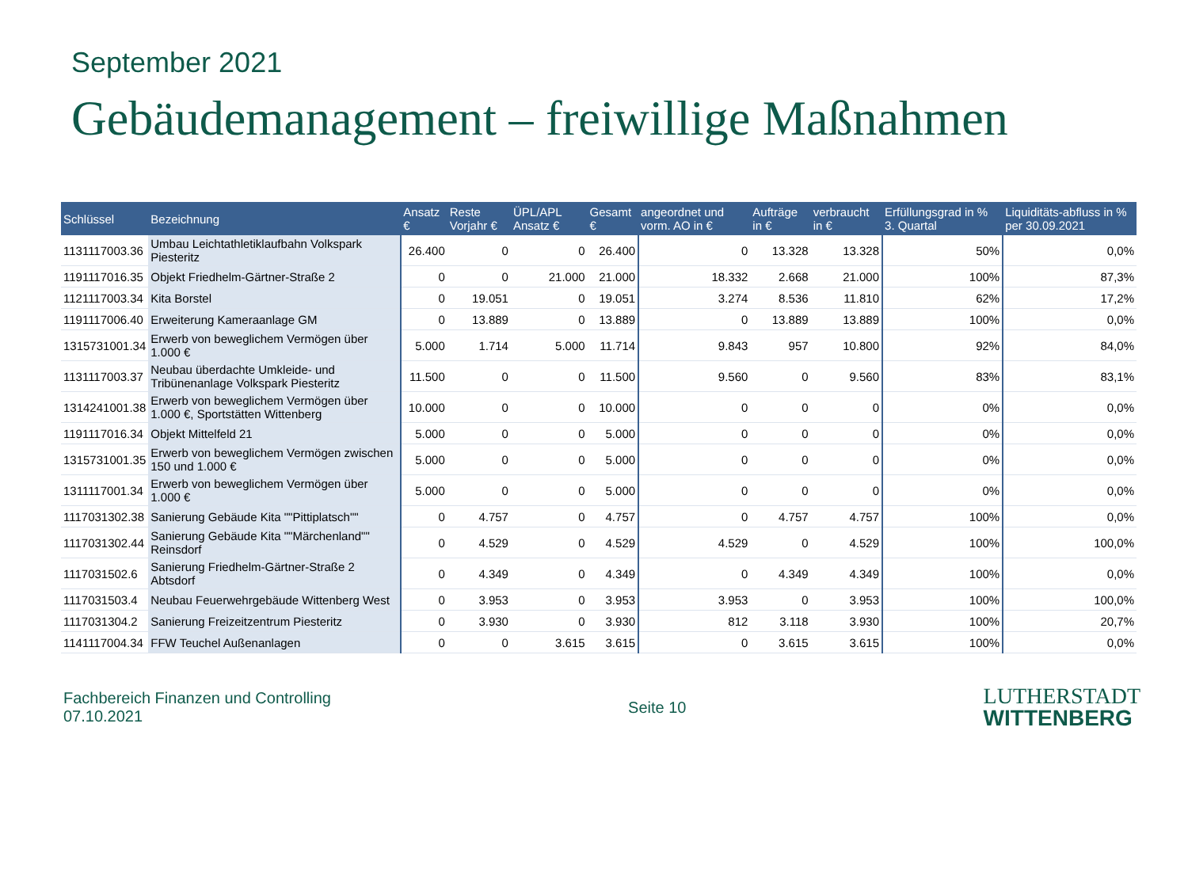September 2021
Gebäudemanagement – freiwillige Maßnahmen
| Schlüssel | Bezeichnung | Ansatz € | Reste Vorjahr € | ÜPL/APL Ansatz € | Gesamt € | angeordnet und vorm. AO in € | Aufträge in € | verbraucht in € | Erfüllungsgrad in % 3. Quartal | Liquiditäts-abfluss in % per 30.09.2021 |
| --- | --- | --- | --- | --- | --- | --- | --- | --- | --- | --- |
| 1131117003.36 | Umbau Leichtathletiklaufbahn Volkspark Piesteritz | 26.400 | 0 | 0 | 26.400 | 0 | 13.328 | 13.328 | 50% | 0,0% |
| 1191117016.35 | Objekt Friedhelm-Gärtner-Straße 2 | 0 | 0 | 21.000 | 21.000 | 18.332 | 2.668 | 21.000 | 100% | 87,3% |
| 1121117003.34 | Kita Borstel | 0 | 19.051 | 0 | 19.051 | 3.274 | 8.536 | 11.810 | 62% | 17,2% |
| 1191117006.40 | Erweiterung Kameraanlage GM | 0 | 13.889 | 0 | 13.889 | 0 | 13.889 | 13.889 | 100% | 0,0% |
| 1315731001.34 | Erwerb von beweglichem Vermögen über 1.000 € | 5.000 | 1.714 | 5.000 | 11.714 | 9.843 | 957 | 10.800 | 92% | 84,0% |
| 1131117003.37 | Neubau überdachte Umkleide- und Tribünenanlage Volkspark Piesteritz | 11.500 | 0 | 0 | 11.500 | 9.560 | 0 | 9.560 | 83% | 83,1% |
| 1314241001.38 | Erwerb von beweglichem Vermögen über 1.000 €, Sportstätten Wittenberg | 10.000 | 0 | 0 | 10.000 | 0 | 0 | 0 | 0% | 0,0% |
| 1191117016.34 | Objekt Mittelfeld 21 | 5.000 | 0 | 0 | 5.000 | 0 | 0 | 0 | 0% | 0,0% |
| 1315731001.35 | Erwerb von beweglichem Vermögen zwischen 150 und 1.000 € | 5.000 | 0 | 0 | 5.000 | 0 | 0 | 0 | 0% | 0,0% |
| 1311117001.34 | Erwerb von beweglichem Vermögen über 1.000 € | 5.000 | 0 | 0 | 5.000 | 0 | 0 | 0 | 0% | 0,0% |
| 1117031302.38 | Sanierung Gebäude Kita ""Pittiplatsch"" | 0 | 4.757 | 0 | 4.757 | 0 | 4.757 | 4.757 | 100% | 0,0% |
| 1117031302.44 | Sanierung Gebäude Kita ""Märchenland"" Reinsdorf | 0 | 4.529 | 0 | 4.529 | 4.529 | 0 | 4.529 | 100% | 100,0% |
| 1117031502.6 | Sanierung Friedhelm-Gärtner-Straße 2 Abtsdorf | 0 | 4.349 | 0 | 4.349 | 0 | 4.349 | 4.349 | 100% | 0,0% |
| 1117031503.4 | Neubau Feuerwehrgebäude Wittenberg West | 0 | 3.953 | 0 | 3.953 | 3.953 | 0 | 3.953 | 100% | 100,0% |
| 1117031304.2 | Sanierung Freizeitzentrum Piesteritz | 0 | 3.930 | 0 | 3.930 | 812 | 3.118 | 3.930 | 100% | 20,7% |
| 1141117004.34 | FFW Teuchel Außenanlagen | 0 | 0 | 3.615 | 3.615 | 0 | 3.615 | 3.615 | 100% | 0,0% |
Fachbereich Finanzen und Controlling
07.10.2021
Seite 10
LUTHERSTADT
WITTENBERG